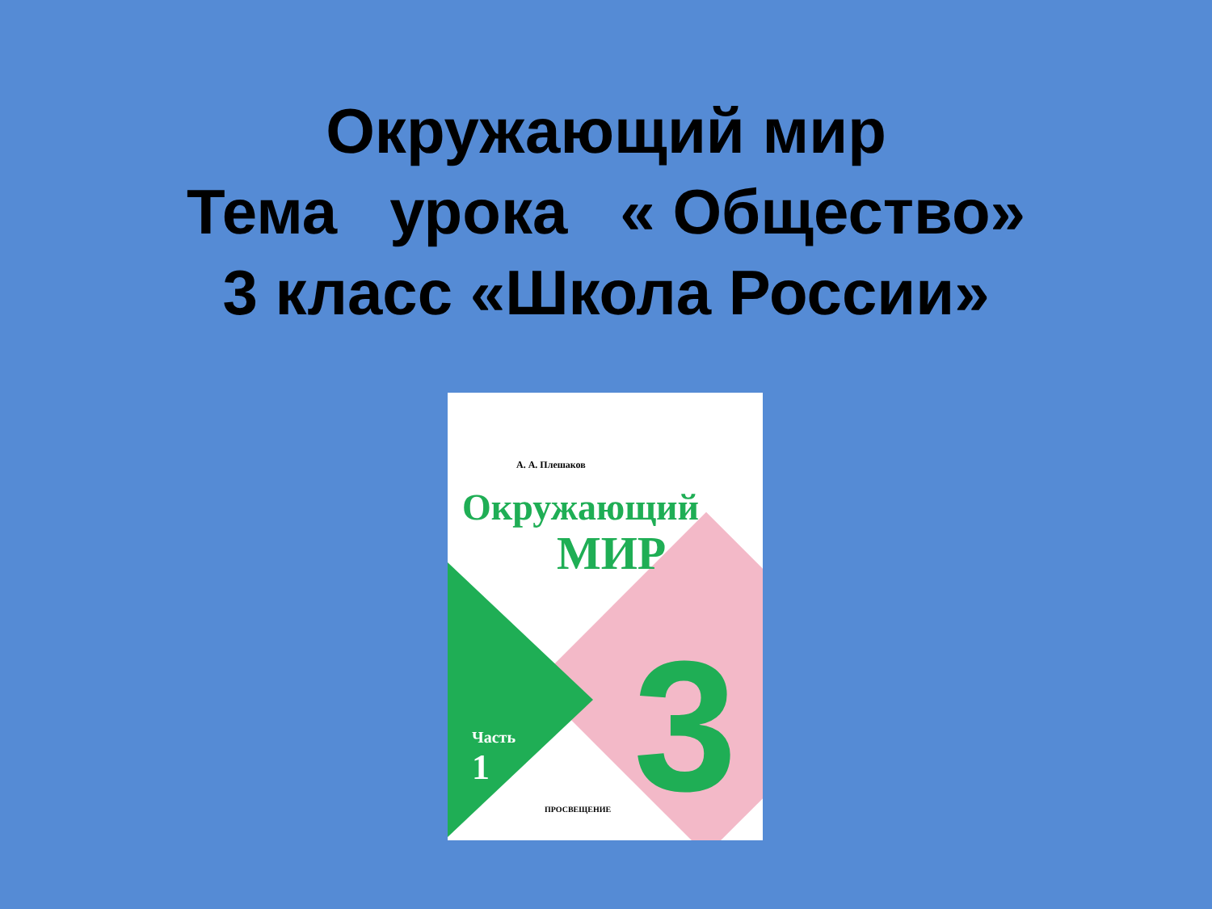Окружающий мир
Тема урока « Общество»
3 класс «Школа России»
А. А. Плешаков
Окружающий
МИР
3
Часть
1
ПРОСВЕЩЕНИЕ